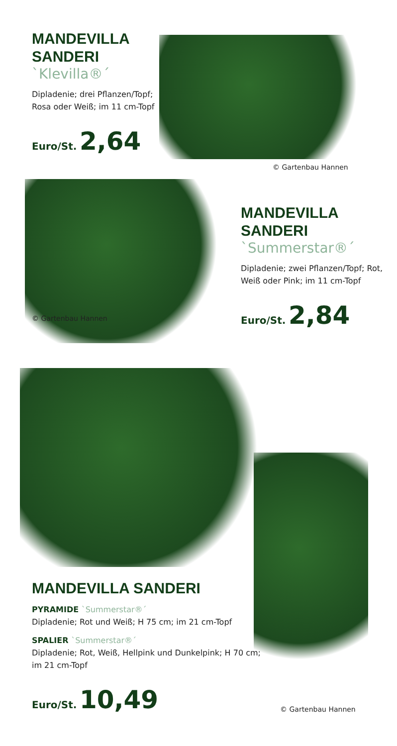MANDEVILLA
SANDERI
`Klevilla®´
Dipladenie; drei Pflanzen/Topf; Rosa oder Weiß; im 11 cm-Topf
Euro/St. 2,64
© Gartenbau Hannen
© Gartenbau Hannen
MANDEVILLA
SANDERI
`Summerstar®´
Dipladenie; zwei Pflanzen/Topf; Rot, Weiß oder Pink; im 11 cm-Topf
Euro/St. 2,84
MANDEVILLA SANDERI
PYRAMIDE `Summerstar®´
Dipladenie; Rot und Weiß; H 75 cm; im 21 cm-Topf
SPALIER `Summerstar®´
Dipladenie; Rot, Weiß, Hellpink und Dunkelpink; H 70 cm; im 21 cm-Topf
Euro/St. 10,49
© Gartenbau Hannen